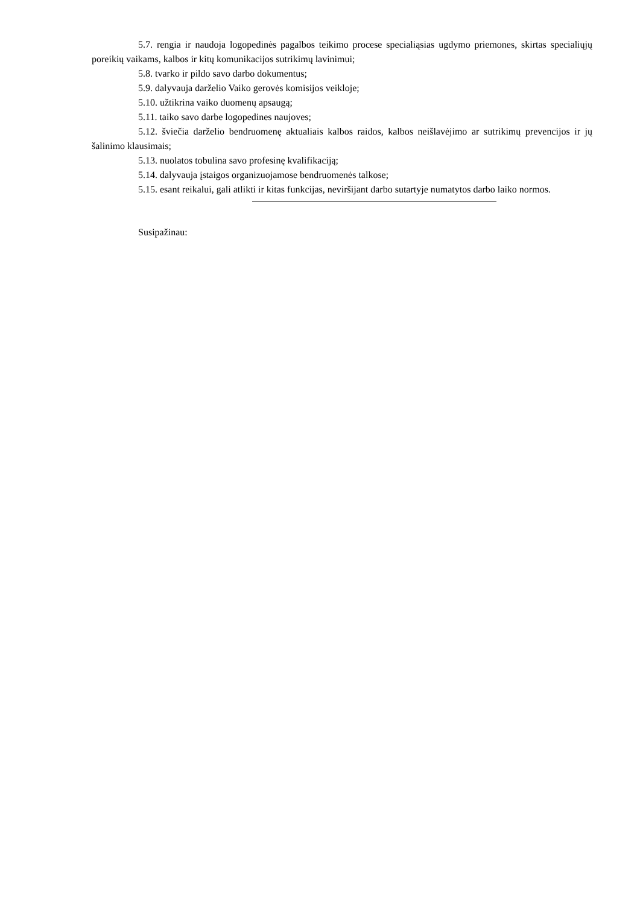5.7. rengia ir naudoja logopedinės pagalbos teikimo procese specialiąsias ugdymo priemones, skirtas specialiųjų poreikių vaikams, kalbos ir kitų komunikacijos sutrikimų lavinimui;
5.8. tvarko ir pildo savo darbo dokumentus;
5.9. dalyvauja darželio Vaiko gerovės komisijos veikloje;
5.10. užtikrina vaiko duomenų apsaugą;
5.11. taiko savo darbe logopedines naujoves;
5.12. šviečia darželio bendruomenę aktualiais kalbos raidos, kalbos neišlavėjimo ar sutrikimų prevencijos ir jų šalinimo klausimais;
5.13. nuolatos tobulina savo profesinę kvalifikaciją;
5.14. dalyvauja įstaigos organizuojamose bendruomenės talkose;
5.15. esant reikalui, gali atlikti ir kitas funkcijas, neviršijant darbo sutartyje numatytos darbo laiko normos.
Susipažinau: